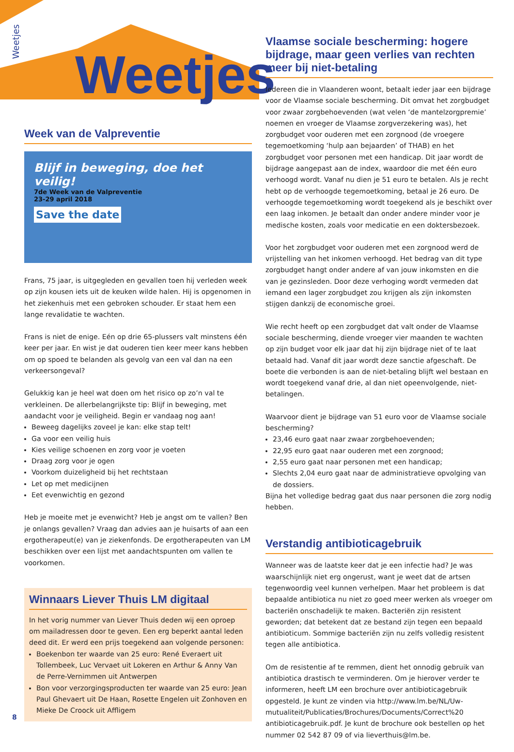Weetjes
Weetjes
Week van de Valpreventie
Blijf in beweging, doe het veilig!
7de Week van de Valpreventie
23-29 april 2018
Save the date
Frans, 75 jaar, is uitgegleden en gevallen toen hij verleden week op zijn kousen iets uit de keuken wilde halen. Hij is opgenomen in het ziekenhuis met een gebroken schouder. Er staat hem een lange revalidatie te wachten.
Frans is niet de enige. Eén op drie 65-plussers valt minstens één keer per jaar. En wist je dat ouderen tien keer meer kans hebben om op spoed te belanden als gevolg van een val dan na een verkeersongeval?
Gelukkig kan je heel wat doen om het risico op zo’n val te verkleinen. De allerbelangrijkste tip: Blijf in beweging, met aandacht voor je veiligheid. Begin er vandaag nog aan!
Beweeg dagelijks zoveel je kan: elke stap telt!
Ga voor een veilig huis
Kies veilige schoenen en zorg voor je voeten
Draag zorg voor je ogen
Voorkom duizeligheid bij het rechtstaan
Let op met medicijnen
Eet evenwichtig en gezond
Heb je moeite met je evenwicht? Heb je angst om te vallen? Ben je onlangs gevallen? Vraag dan advies aan je huisarts of aan een ergotherapeut(e) van je ziekenfonds. De ergotherapeuten van LM beschikken over een lijst met aandachtspunten om vallen te voorkomen.
Winnaars Liever Thuis LM digitaal
In het vorig nummer van Liever Thuis deden wij een oproep om mailadressen door te geven. Een erg beperkt aantal leden deed dit. Er werd een prijs toegekend aan volgende personen:
Boekenbon ter waarde van 25 euro: René Everaert uit Tollembeek, Luc Vervaet uit Lokeren en Arthur & Anny Van de Perre-Vernimmen uit Antwerpen
Bon voor verzorgingsproducten ter waarde van 25 euro: Jean Paul Ghevaert uit De Haan, Rosette Engelen uit Zonhoven en Mieke De Croock uit Affligem
Vlaamse sociale bescherming: hogere bijdrage, maar geen verlies van rechten meer bij niet-betaling
Iedereen die in Vlaanderen woont, betaalt ieder jaar een bijdrage voor de Vlaamse sociale bescherming. Dit omvat het zorgbudget voor zwaar zorgbehoevenden (wat velen ‘de mantelzorgpremie’ noemen en vroeger de Vlaamse zorgverzekering was), het zorgbudget voor ouderen met een zorgnood (de vroegere tegemoetkoming ‘hulp aan bejaarden’ of THAB) en het zorgbudget voor personen met een handicap. Dit jaar wordt de bijdrage aangepast aan de index, waardoor die met één euro verhoogd wordt. Vanaf nu dien je 51 euro te betalen. Als je recht hebt op de verhoogde tegemoetkoming, betaal je 26 euro. De verhoogde tegemoetkoming wordt toegekend als je beschikt over een laag inkomen. Je betaalt dan onder andere minder voor je medische kosten, zoals voor medicatie en een doktersbezoek.
Voor het zorgbudget voor ouderen met een zorgnood werd de vrijstelling van het inkomen verhoogd. Het bedrag van dit type zorgbudget hangt onder andere af van jouw inkomsten en die van je gezinsleden. Door deze verhoging wordt vermeden dat iemand een lager zorgbudget zou krijgen als zijn inkomsten stijgen dankzij de economische groei.
Wie recht heeft op een zorgbudget dat valt onder de Vlaamse sociale bescherming, diende vroeger vier maanden te wachten op zijn budget voor elk jaar dat hij zijn bijdrage niet of te laat betaald had. Vanaf dit jaar wordt deze sanctie afgeschaft. De boete die verbonden is aan de niet-betaling blijft wel bestaan en wordt toegekend vanaf drie, al dan niet opeenvolgende, niet-betalingen.
Waarvoor dient je bijdrage van 51 euro voor de Vlaamse sociale bescherming?
23,46 euro gaat naar zwaar zorgbehoevenden;
22,95 euro gaat naar ouderen met een zorgnood;
2,55 euro gaat naar personen met een handicap;
Slechts 2,04 euro gaat naar de administratieve opvolging van de dossiers.
Bijna het volledige bedrag gaat dus naar personen die zorg nodig hebben.
Verstandig antibioticagebruik
Wanneer was de laatste keer dat je een infectie had? Je was waarschijnlijk niet erg ongerust, want je weet dat de artsen tegenwoordig veel kunnen verhelpen. Maar het probleem is dat bepaalde antibiotica nu niet zo goed meer werken als vroeger om bacteriën onschadelijk te maken. Bacteriën zijn resistent geworden; dat betekent dat ze bestand zijn tegen een bepaald antibioticum. Sommige bacteriën zijn nu zelfs volledig resistent tegen alle antibiotica.
Om de resistentie af te remmen, dient het onnodig gebruik van antibiotica drastisch te verminderen. Om je hierover verder te informeren, heeft LM een brochure over antibioticagebruik opgesteld. Je kunt ze vinden via http://www.lm.be/NL/Uw-mutualiteit/Publicaties/Brochures/Documents/Correct%20 antibioticagebruik.pdf. Je kunt de brochure ook bestellen op het nummer 02 542 87 09 of via lieverthuis@lm.be.
8